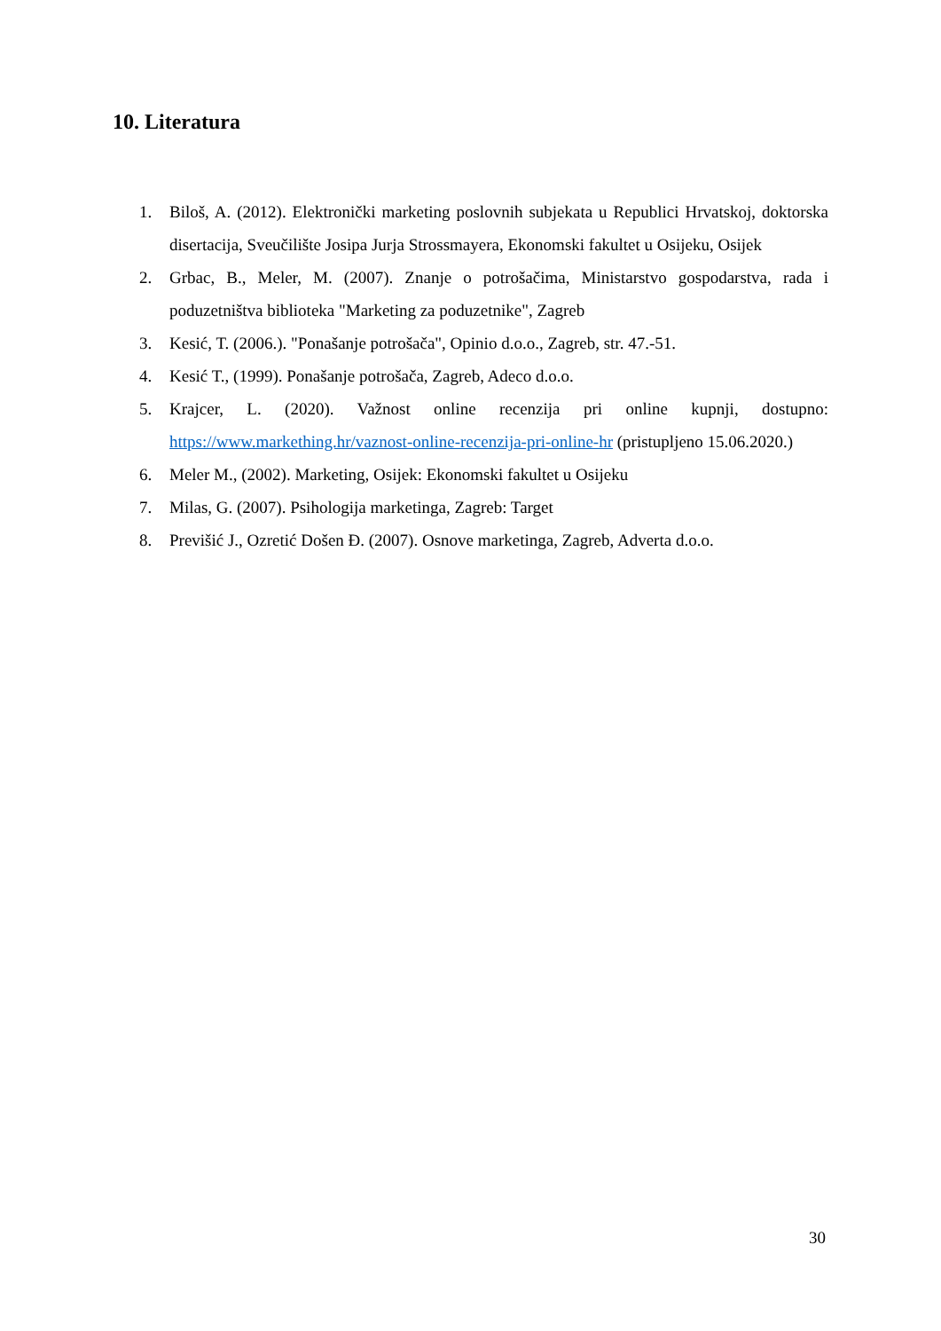10. Literatura
1. Biloš, A. (2012). Elektronički marketing poslovnih subjekata u Republici Hrvatskoj, doktorska disertacija, Sveučilište Josipa Jurja Strossmayera, Ekonomski fakultet u Osijeku, Osijek
2. Grbac, B., Meler, M. (2007). Znanje o potrošačima, Ministarstvo gospodarstva, rada i poduzetništva biblioteka "Marketing za poduzetnike", Zagreb
3. Kesić, T. (2006.). "Ponašanje potrošača", Opinio d.o.o., Zagreb, str. 47.-51.
4. Kesić T., (1999). Ponašanje potrošača, Zagreb, Adeco d.o.o.
5. Krajcer, L. (2020). Važnost online recenzija pri online kupnji, dostupno: https://www.markething.hr/vaznost-online-recenzija-pri-online-hr (pristupljeno 15.06.2020.)
6. Meler M., (2002). Marketing, Osijek: Ekonomski fakultet u Osijeku
7. Milas, G. (2007). Psihologija marketinga, Zagreb: Target
8. Previšić J., Ozretić Došen Đ. (2007). Osnove marketinga, Zagreb, Adverta d.o.o.
30